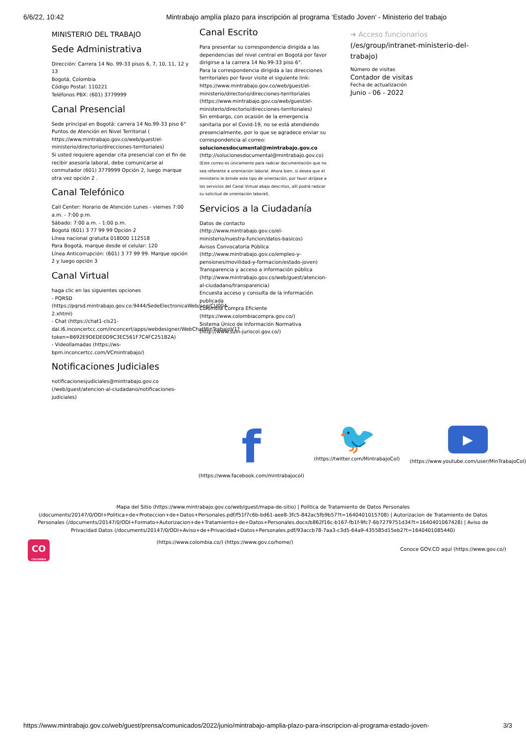6/6/22, 10:42 Mintrabajo amplía plazo para inscripción al programa ‘Estado Joven’ - Ministerio del trabajo
MINISTERIO DEL TRABAJO
Sede Administrativa
Dirección: Carrera 14 No. 99-33 pisos 6, 7, 10, 11, 12 y 13
Bogotá, Colombia
Código Postal: 110221
Teléfonos PBX: (601) 3779999
Canal Presencial
Sede principal en Bogotá: carrera 14 No.99-33 piso 6°
Puntos de Atención en Nivel Territorial ( https://www.mintrabajo.gov.co/web/guest/el-ministerio/directorio/direcciones-territoriales)
Si usted requiere agendar cita presencial con el fin de recibir asesoría laboral, debe comunicarse al conmutador (601) 3779999 Opción 2, luego marque otra vez opción 2 .
Canal Telefónico
Call Center: Horario de Atención Lunes - viernes 7:00 a.m. - 7:00 p.m.
Sábado: 7:00 a.m. - 1:00 p.m.
Bogotá (601) 3 77 99 99 Opción 2
Línea nacional gratuita 018000 112518
Para Bogotá, marque desde el celular: 120
Línea Anticorrupción: (601) 3 77 99 99. Marque opción 2 y luego opción 3
Canal Virtual
haga clic en las siguientes opciones
- PQRSD
(https://pqrsd.mintrabajo.gov.co:9444/SedeElectronicaWeb/seg/CU004-2.xhtml)
- Chat (https://chat1-cls21-dal.i6.inconcertcc.com/inconcert/apps/webdesigner/WebChatMinTrabajoV1?token=B692E9DEDE0D9C3EC561F7C4FC251B2A)
- Videollamadas (https://ws-bpm.inconcertcc.com/VCmintrabajo/)
Notificaciones Judiciales
notificacionesjudiciales@mintrabajo.gov.co (/web/guest/atencion-al-ciudadano/notificaciones-judiciales)
Canal Escrito
Para presentar su correspondencia dirigida a las dependencias del nivel central en Bogotá por favor dirigirse a la carrera 14 No.99-33 piso 6°.
Para la correspondencia dirigida a las direcciones territoriales por favor visite el siguiente link: https://www.mintrabajo.gov.co/web/guest/el-ministerio/directorio/direcciones-territoriales (https://www.mintrabajo.gov.co/web/guest/el-ministerio/directorio/direcciones-territoriales)
Sin embargo, con ocasión de la emergencia sanitaria por el Covid-19, no se está atendiendo presencialmente, por lo que se agradece enviar su correspondencia al correo:
solucionesdocumental@mintrabajo.gov.co
(http://solucionesdocumental@mintrabajo.gov.co)
(Este correo es únicamente para radicar documentación que no sea referente a orientación laboral. Ahora bien, si desea que el ministerio le brinde este tipo de orientación, por favor diríjase a los servicios del Canal Virtual abajo descritos, allí podrá radicar su solicitud de orientación laboral).
Servicios a la Ciudadanía
Datos de contacto (http://www.mintrabajo.gov.co/el-ministerio/nuestra-funcion/datos-basicos)
Avisos Convocatoria Pública (http://www.mintrabajo.gov.co/empleo-y-pensiones/movilidad-y-formacion/estado-joven)
Transparencia y acceso a información pública (http://www.mintrabajo.gov.co/web/guest/atencion-al-ciudadano/transparencia)
Encuesta acceso y consulta de la información publicada
Colombia Compra Eficiente (https://www.colombiacompra.gov.co/)
Sistema Único de Información Normativa (http://www.suin-juriscol.gov.co/)
➜ Acceso funcionarios
(/es/group/intranet-ministerio-del-trabajo)
Número de visitas
Contador de visitas
Fecha de actualización
Junio - 06 - 2022
f
(https://www.facebook.com/mintrabajocol)
🐦
(https://twitter.com/MintrabajoCol)
▶
(https://www.youtube.com/user/MinTrabajoCol)
Mapa del Sitio (https://www.mintrabajo.gov.co/web/guest/mapa-de-sitio) | Política de Tratamiento de Datos Personales (/documents/20147/0/ODI+Politica+de+Proteccion+de+Datos+Personales.pdf/f51f7c6b-bd61-aee8-3fc5-842ac5fb9b57?t=1640401015708) | Autorizacion de Tratamiento de Datos Personales (/documents/20147/0/ODI+Formato+Autorizacion+de+Tratamiento+de+Datos+Personales.docx/b862f16c-b167-fb1f-9fc7-6b7279751d34?t=1640401067428) | Aviso de Privacidad Datos (/documents/20147/0/ODI+Aviso+de+Privacidad+Datos+Personales.pdf/93accb78-7aa3-c3d5-64a9-435585d15eb2?t=1640401085440)
CO
COLOMBIA
(https://www.colombia.co/) (https://www.gov.co/home/)
Conoce GOV.CO aquí (https://www.gov.co/)
https://www.mintrabajo.gov.co/web/guest/prensa/comunicados/2022/junio/mintrabajo-amplia-plazo-para-inscripcion-al-programa-estado-joven- 3/3